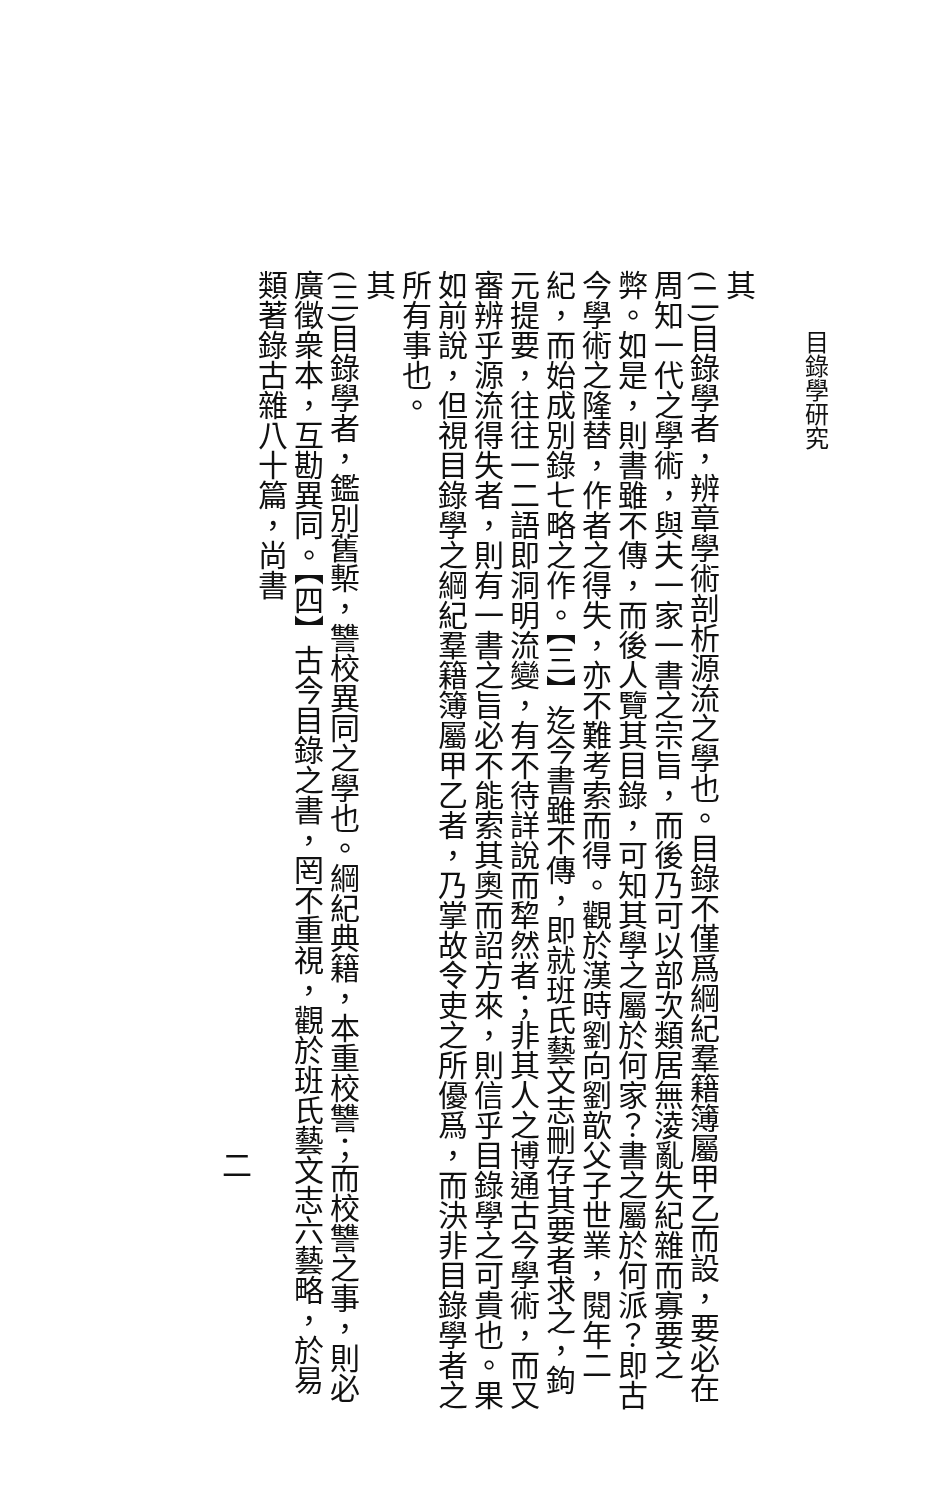目錄學研究
其
(二)目錄學者，辨章學術剖析源流之學也。目錄不僅爲綱紀羣籍簿屬甲乙而設，要必在周知一代之學術，與夫一家一書之宗旨，而後乃可以部次類居無淩亂失紀雜而寡要之弊。如是，則書雖不傳，而後人覽其目錄，可知其學之屬於何家？書之屬於何派？即古今學術之隆替，作者之得失，亦不難考索而得。觀於漢時劉向劉歆父子世業，閱年二紀，而始成別錄七略之作。【三】迄今書雖不傳，即就班氏藝文志刪存其要者求之，鉤元提要，往往一二語即洞明流變，有不待詳說而犂然者；非其人之博通古今學術，而又審辨乎源流得失者，則有一書之旨必不能索其奧而詔方來，則信乎目錄學之可貴也。果如前說，但視目錄學之綱紀羣籍簿屬甲乙者，乃掌故令吏之所優爲，而決非目錄學者之所有事也。
其
(三)目錄學者，鑑別舊槧，讐校異同之學也。綱紀典籍，本重校讐；而校讐之事，則必廣徵衆本，互勘異同。【四】古今目錄之書，罔不重視，觀於班氏藝文志六藝略，於易類著錄古雜八十篇，尚書
二